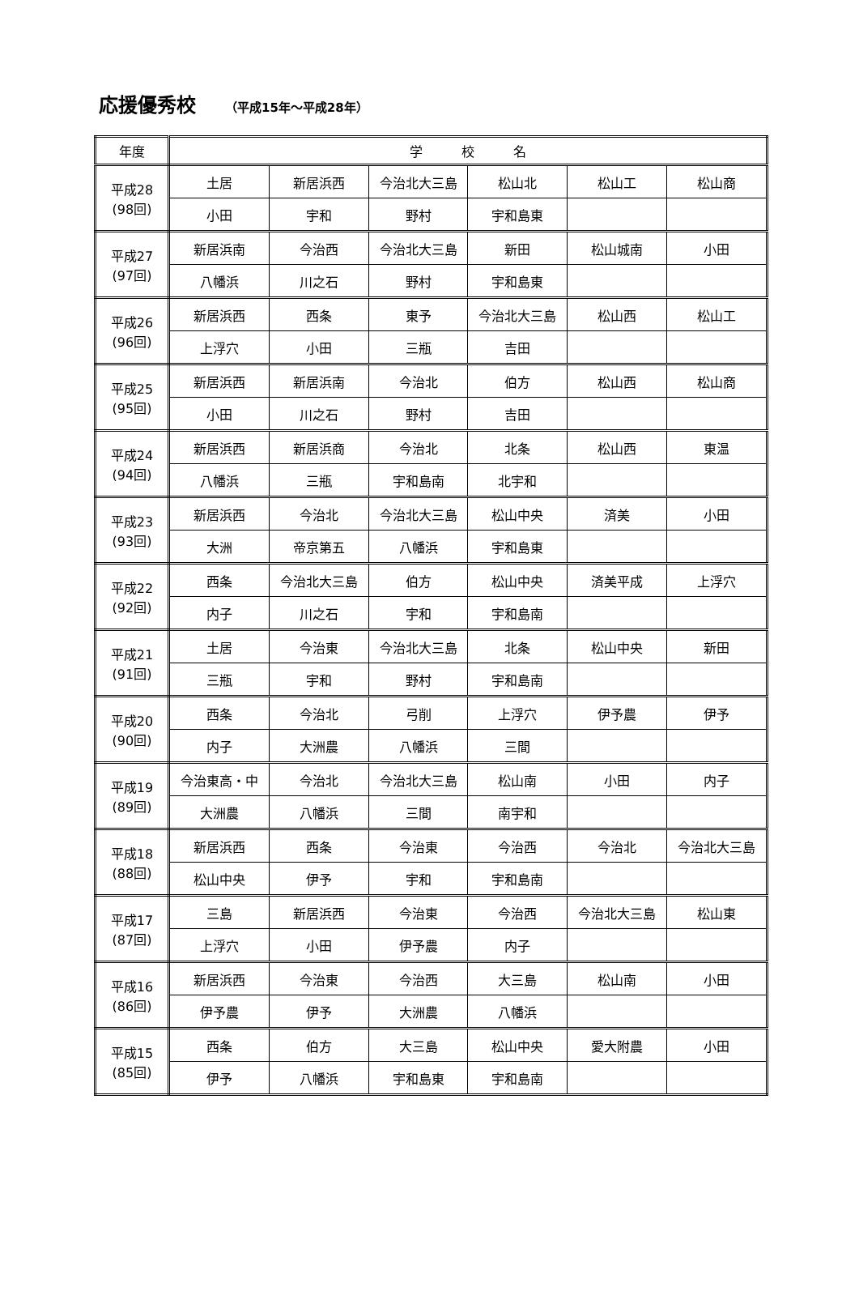応援優秀校 （平成15年～平成28年）
| 年度 | 学 校 名 | | | | | |
| --- | --- | --- | --- | --- | --- | --- |
| 平成28 (98回) | 土居 | 新居浜西 | 今治北大三島 | 松山北 | 松山工 | 松山商 |
| | 小田 | 宇和 | 野村 | 宇和島東 | | |
| 平成27 (97回) | 新居浜南 | 今治西 | 今治北大三島 | 新田 | 松山城南 | 小田 |
| | 八幡浜 | 川之石 | 野村 | 宇和島東 | | |
| 平成26 (96回) | 新居浜西 | 西条 | 東予 | 今治北大三島 | 松山西 | 松山工 |
| | 上浮穴 | 小田 | 三瓶 | 吉田 | | |
| 平成25 (95回) | 新居浜西 | 新居浜南 | 今治北 | 伯方 | 松山西 | 松山商 |
| | 小田 | 川之石 | 野村 | 吉田 | | |
| 平成24 (94回) | 新居浜西 | 新居浜商 | 今治北 | 北条 | 松山西 | 東温 |
| | 八幡浜 | 三瓶 | 宇和島南 | 北宇和 | | |
| 平成23 (93回) | 新居浜西 | 今治北 | 今治北大三島 | 松山中央 | 済美 | 小田 |
| | 大洲 | 帝京第五 | 八幡浜 | 宇和島東 | | |
| 平成22 (92回) | 西条 | 今治北大三島 | 伯方 | 松山中央 | 済美平成 | 上浮穴 |
| | 内子 | 川之石 | 宇和 | 宇和島南 | | |
| 平成21 (91回) | 土居 | 今治東 | 今治北大三島 | 北条 | 松山中央 | 新田 |
| | 三瓶 | 宇和 | 野村 | 宇和島南 | | |
| 平成20 (90回) | 西条 | 今治北 | 弓削 | 上浮穴 | 伊予農 | 伊予 |
| | 内子 | 大洲農 | 八幡浜 | 三間 | | |
| 平成19 (89回) | 今治東高・中 | 今治北 | 今治北大三島 | 松山南 | 小田 | 内子 |
| | 大洲農 | 八幡浜 | 三間 | 南宇和 | | |
| 平成18 (88回) | 新居浜西 | 西条 | 今治東 | 今治西 | 今治北 | 今治北大三島 |
| | 松山中央 | 伊予 | 宇和 | 宇和島南 | | |
| 平成17 (87回) | 三島 | 新居浜西 | 今治東 | 今治西 | 今治北大三島 | 松山東 |
| | 上浮穴 | 小田 | 伊予農 | 内子 | | |
| 平成16 (86回) | 新居浜西 | 今治東 | 今治西 | 大三島 | 松山南 | 小田 |
| | 伊予農 | 伊予 | 大洲農 | 八幡浜 | | |
| 平成15 (85回) | 西条 | 伯方 | 大三島 | 松山中央 | 愛大附農 | 小田 |
| | 伊予 | 八幡浜 | 宇和島東 | 宇和島南 | | |